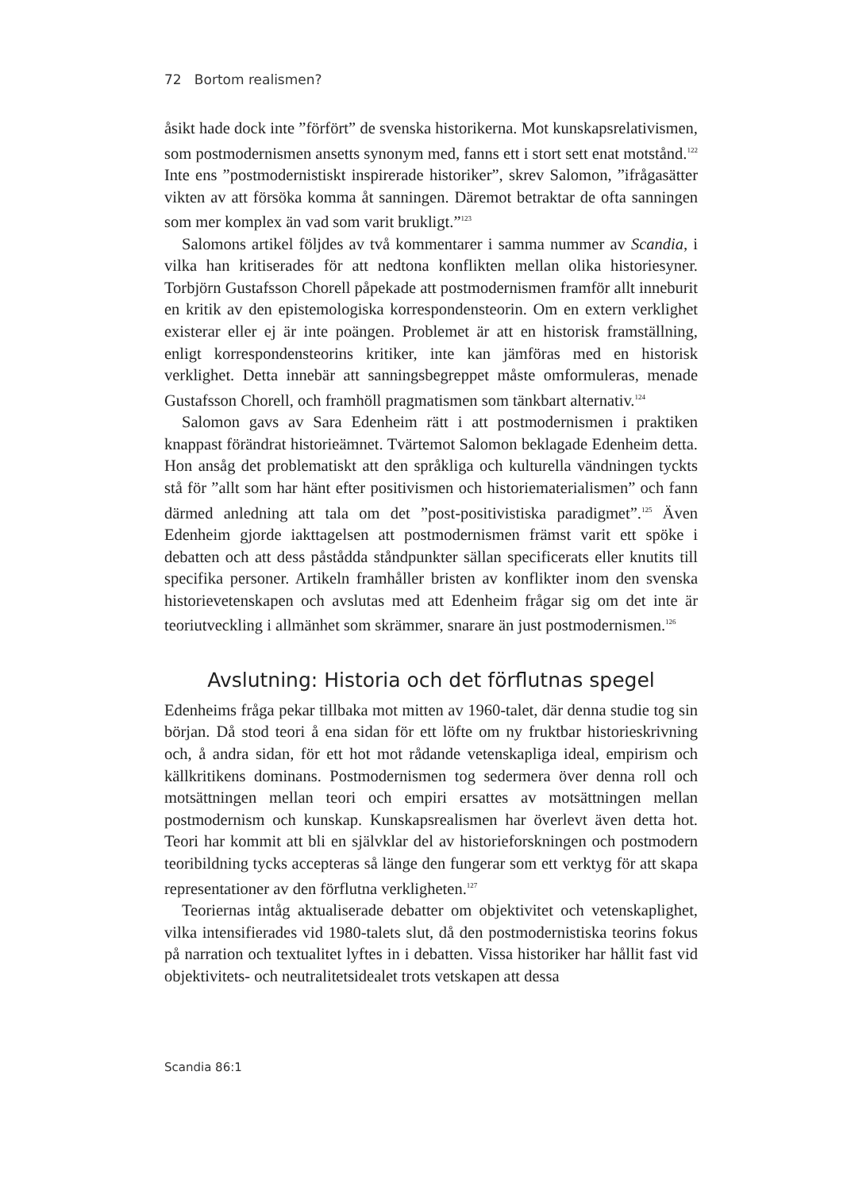72 Bortom realismen?
åsikt hade dock inte ”förfört” de svenska historikerna. Mot kunskapsrelativismen, som postmodernismen ansetts synonym med, fanns ett i stort sett enat motstånd.<sup>122</sup> Inte ens ”postmodernistiskt inspirerade historiker”, skrev Salomon, ”ifrågasätter vikten av att försöka komma åt sanningen. Däremot betraktar de ofta sanningen som mer komplex än vad som varit brukligt.”<sup>123</sup>
Salomons artikel följdes av två kommentarer i samma nummer av Scandia, i vilka han kritiserades för att nedtona konflikten mellan olika historiesyner. Torbjörn Gustafsson Chorell påpekade att postmodernismen framför allt inneburit en kritik av den epistemologiska korrespondensteorin. Om en extern verklighet existerar eller ej är inte poängen. Problemet är att en historisk framställning, enligt korrespondensteorins kritiker, inte kan jämföras med en historisk verklighet. Detta innebär att sanningsbegreppet måste omformuleras, menade Gustafsson Chorell, och framhöll pragmatismen som tänkbart alternativ.<sup>124</sup>
Salomon gavs av Sara Edenheim rätt i att postmodernismen i praktiken knappast förändrat historieämnet. Tvärtemot Salomon beklagade Edenheim detta. Hon ansåg det problematiskt att den språkliga och kulturella vändningen tyckts stå för ”allt som har hänt efter positivismen och historiematerialismen” och fann därmed anledning att tala om det ”post-positivistiska paradigmet”.<sup>125</sup> Även Edenheim gjorde iakttagelsen att postmodernismen främst varit ett spöke i debatten och att dess påstådda ståndpunkter sällan specificerats eller knutits till specifika personer. Artikeln framhåller bristen av konflikter inom den svenska historievetenskapen och avslutas med att Edenheim frågar sig om det inte är teoriutveckling i allmänhet som skrämmer, snarare än just postmodernismen.<sup>126</sup>
Avslutning: Historia och det förflutnas spegel
Edenheims fråga pekar tillbaka mot mitten av 1960-talet, där denna studie tog sin början. Då stod teori å ena sidan för ett löfte om ny fruktbar historieskrivning och, å andra sidan, för ett hot mot rådande vetenskapliga ideal, empirism och källkritikens dominans. Postmodernismen tog sedermera över denna roll och motsättningen mellan teori och empiri ersattes av motsättningen mellan postmodernism och kunskap. Kunskapsrealismen har överlevt även detta hot. Teori har kommit att bli en självklar del av historieforskningen och postmodern teoribildning tycks accepteras så länge den fungerar som ett verktyg för att skapa representationer av den förflutna verkligheten.<sup>127</sup>
Teoriernas intåg aktualiserade debatter om objektivitet och vetenskaplighet, vilka intensifierades vid 1980-talets slut, då den postmodernistiska teorins fokus på narration och textualitet lyftes in i debatten. Vissa historiker har hållit fast vid objektivitets- och neutralitetsidealet trots vetskapen att dessa
Scandia 86:1